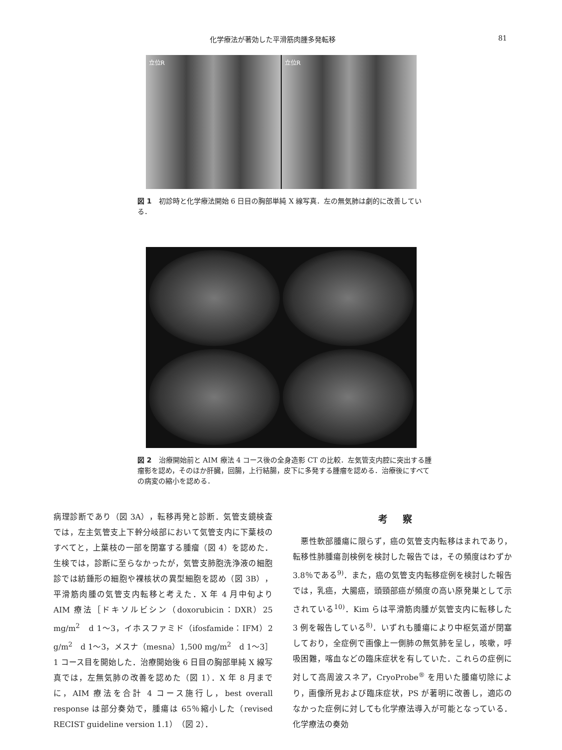化学療法が著効した平滑筋肉腫多発転移 81
立位R 立位R
図 1　初診時と化学療法開始 6 日目の胸部単純 X 線写真．左の無気肺は劇的に改善している．
図 2　治療開始前と AIM 療法 4 コース後の全身造影 CT の比較．左気管支内腔に突出する腫瘤影を認め，そのほか肝臓，回腸，上行結腸，皮下に多発する腫瘤を認める．治療後にすべての病変の縮小を認める．
病理診断であり（図 3A），転移再発と診断．気管支鏡検査では，左主気管支上下幹分岐部において気管支内に下葉枝のすべてと，上葉枝の一部を閉塞する腫瘤（図 4）を認めた．生検では，診断に至らなかったが，気管支肺胞洗浄液の細胞診では紡錘形の細胞や裸核状の異型細胞を認め（図 3B），平滑筋肉腫の気管支内転移と考えた．X 年 4 月中旬より AIM 療法［ドキソルビシン（doxorubicin：DXR）25 mg/m<sup>2</sup>　d 1〜3，イホスファミド（ifosfamide：IFM）2 g/m<sup>2</sup>　d 1〜3，メスナ（mesna）1,500 mg/m<sup>2</sup>　d 1〜3］1 コース目を開始した．治療開始後 6 日目の胸部単純 X 線写真では，左無気肺の改善を認めた（図 1）．X 年 8 月までに，AIM 療法を合計 4 コース施行し，best overall response は部分奏効で，腫瘍は 65％縮小した（revised RECIST guideline version 1.1）（図 2）．
考察
　悪性軟部腫瘍に限らず，癌の気管支内転移はまれであり，転移性肺腫瘍剖検例を検討した報告では，その頻度はわずか 3.8％である<sup>9)</sup>．また，癌の気管支内転移症例を検討した報告では，乳癌，大腸癌，頭頸部癌が頻度の高い原発巣として示されている<sup>10)</sup>．Kim らは平滑筋肉腫が気管支内に転移した 3 例を報告している<sup>8)</sup>．いずれも腫瘍により中枢気道が閉塞しており，全症例で画像上一側肺の無気肺を呈し，咳嗽，呼吸困難，喀血などの臨床症状を有していた．これらの症例に対して高周波スネア，CryoProbe<sup>®</sup> を用いた腫瘍切除により，画像所見および臨床症状，PS が著明に改善し，適応のなかった症例に対しても化学療法導入が可能となっている．化学療法の奏効